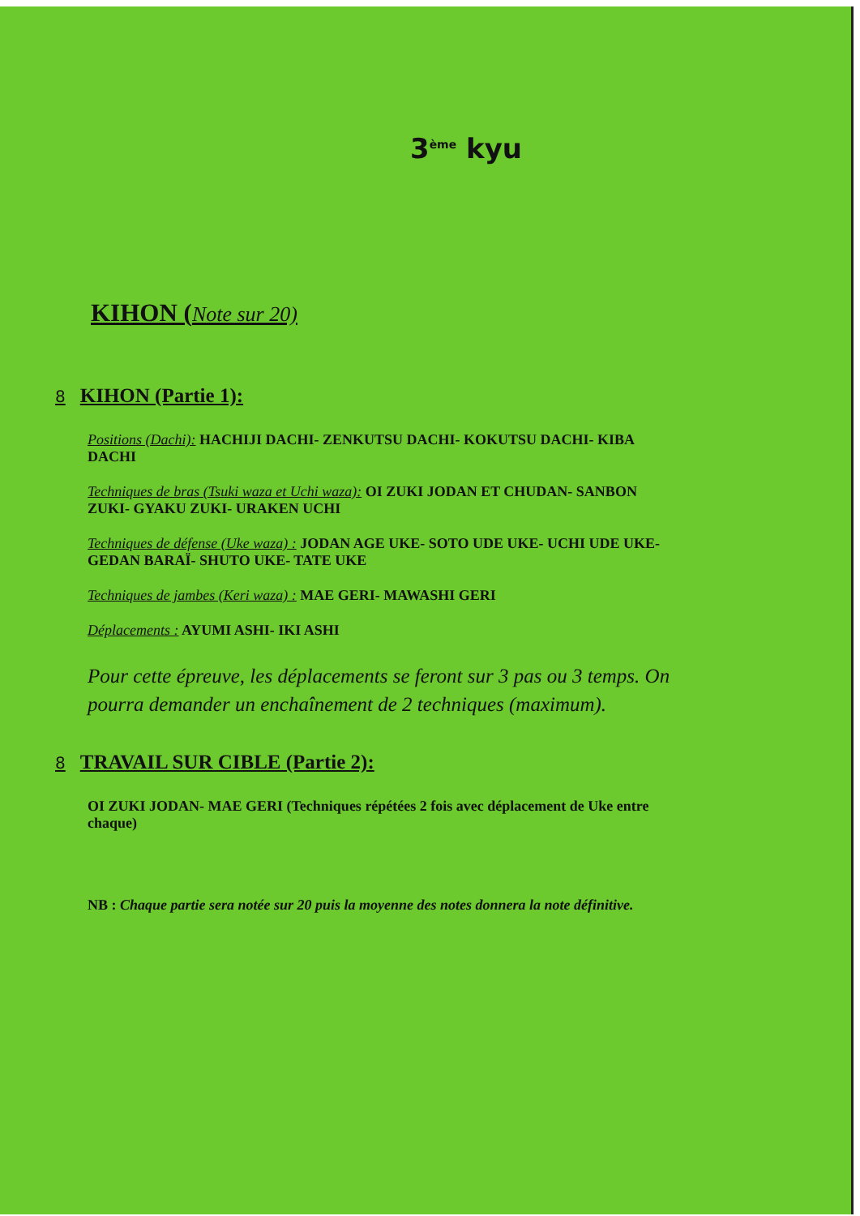3<sup>ème</sup> kyu
KIHON (Note sur 20)
8 KIHON (Partie 1):
Positions (Dachi): HACHIJI DACHI- ZENKUTSU DACHI- KOKUTSU DACHI- KIBA DACHI
Techniques de bras (Tsuki waza et Uchi waza): OI ZUKI JODAN ET CHUDAN- SANBON ZUKI- GYAKU ZUKI- URAKEN UCHI
Techniques de défense (Uke waza) : JODAN AGE UKE- SOTO UDE UKE- UCHI UDE UKE- GEDAN BARAÏ- SHUTO UKE- TATE UKE
Techniques de jambes (Keri waza) : MAE GERI- MAWASHI GERI
Déplacements : AYUMI ASHI- IKI ASHI
Pour cette épreuve, les déplacements se feront sur 3 pas ou 3 temps. On pourra demander un enchaînement de 2 techniques (maximum).
8 TRAVAIL SUR CIBLE (Partie 2):
OI ZUKI JODAN- MAE GERI (Techniques répétées 2 fois avec déplacement de Uke entre chaque)
NB : Chaque partie sera notée sur 20 puis la moyenne des notes donnera la note définitive.